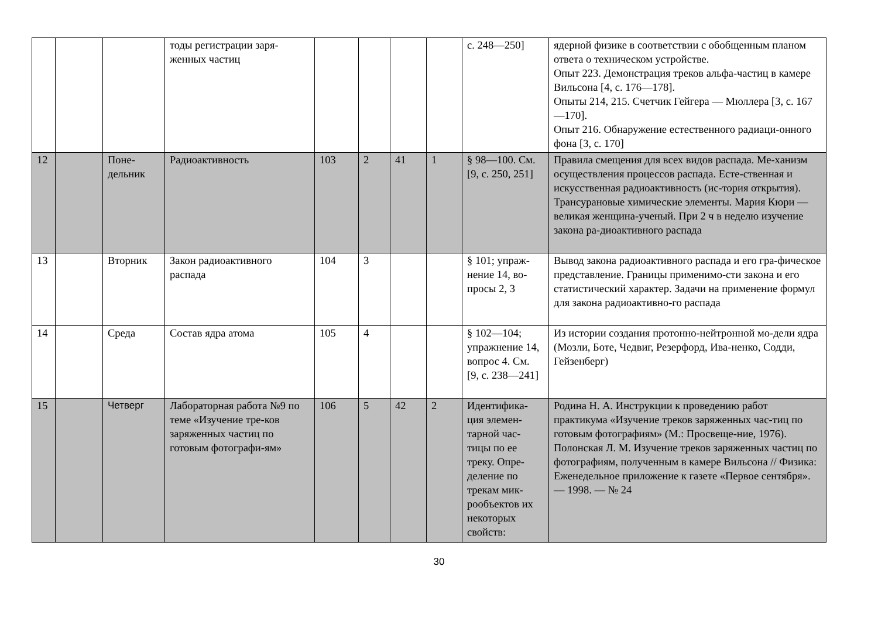| | | | тоды регистрации заря- женных частиц | | | | | с. 248—250] | ядерной физике в соответствии с обобщенным планом ответа о техническом устройстве. Опыт 223. Демонстрация треков альфа-частиц в камере Вильсона [4, с. 176—178]. Опыты 214, 215. Счетчик Гейгера — Мюллера [3, с. 167—170]. Опыт 216. Обнаружение естественного радиаци-онного фона [3, с. 170] |
| 12 | | Поне- дельник | Радиоактивность | 103 | 2 | 41 | 1 | § 98—100. См. [9, с. 250, 251] | Правила смещения для всех видов распада. Ме-ханизм осуществления процессов распада. Есте-ственная и искусственная радиоактивность (ис-тория открытия). Трансурановые химические элементы. Мария Кюри — великая женщина-ученый. При 2 ч в неделю изучение закона ра-диоактивного распада |
| 13 | | Вторник | Закон радиоактивного распада | 104 | 3 | | | § 101; упраж-нение 14, во-просы 2, 3 | Вывод закона радиоактивного распада и его гра-фическое представление. Границы применимо-сти закона и его статистический характер. Задачи на применение формул для закона радиоактивно-го распада |
| 14 | | Среда | Состав ядра атома | 105 | 4 | | | § 102—104; упражнение 14, вопрос 4. См. [9, с. 238—241] | Из истории создания протонно-нейтронной мо-дели ядра (Мозли, Боте, Чедвиг, Резерфорд, Ива-ненко, Содди, Гейзенберг) |
| 15 | | Четверг | Лабораторная работа №9 по теме «Изучение тре-ков заряженных частиц по готовым фотографи-ям» | 106 | 5 | 42 | 2 | Идентифика-ция элемен-тарной час-тицы по ее треку. Опре-деление по трекам мик-рообъектов их некоторых свойств: | Родина Н. А. Инструкции к проведению работ практикума «Изучение треков заряженных час-тиц по готовым фотографиям» (М.: Просвеще-ние, 1976). Полонская Л. М. Изучение треков заряженных частиц по фотографиям, полученным в камере Вильсона // Физика: Еженедельное приложение к газете «Первое сентября». — 1998. — № 24 |
30